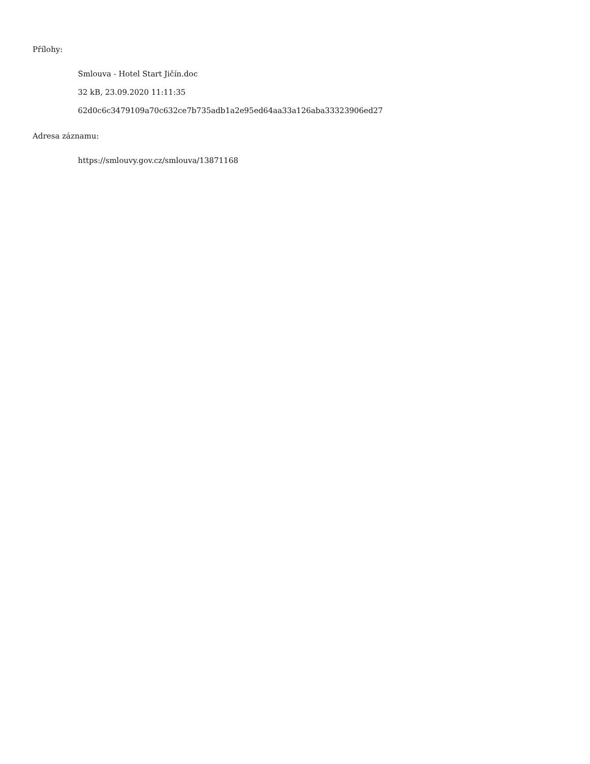Přílohy:
Smlouva - Hotel Start Jičín.doc
32 kB, 23.09.2020 11:11:35
62d0c6c3479109a70c632ce7b735adb1a2e95ed64aa33a126aba33323906ed27
Adresa záznamu:
https://smlouvy.gov.cz/smlouva/13871168